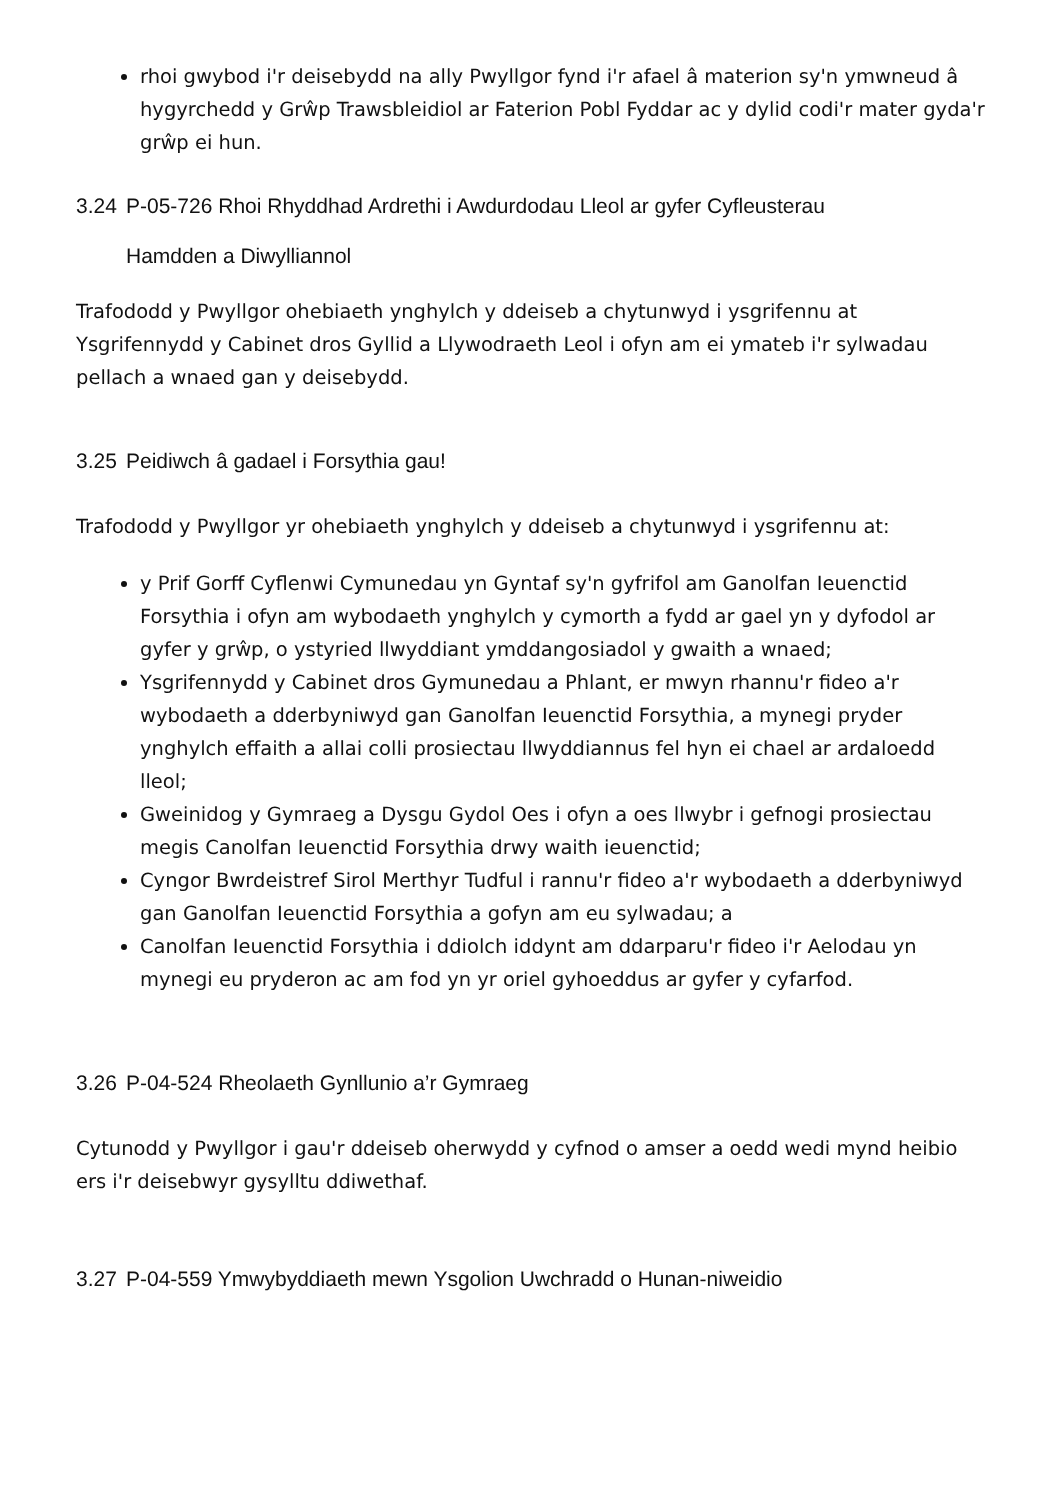rhoi gwybod i'r deisebydd na ally Pwyllgor fynd i'r afael â materion sy'n ymwneud â hygyrchedd y Grŵp Trawsbleidiol ar Faterion Pobl Fyddar ac y dylid codi'r mater gyda'r grŵp ei hun.
3.24 P-05-726 Rhoi Rhyddhad Ardrethi i Awdurdodau Lleol ar gyfer Cyfleusterau
Hamdden a Diwylliannol
Trafododd y Pwyllgor ohebiaeth ynghylch y ddeiseb a chytunwyd i ysgrifennu at Ysgrifennydd y Cabinet dros Gyllid a Llywodraeth Leol i ofyn am ei ymateb i'r sylwadau pellach a wnaed gan y deisebydd.
3.25 Peidiwch â gadael i Forsythia gau!
Trafododd y Pwyllgor yr ohebiaeth ynghylch y ddeiseb a chytunwyd i ysgrifennu at:
y Prif Gorff Cyflenwi Cymunedau yn Gyntaf sy'n gyfrifol am Ganolfan Ieuenctid Forsythia i ofyn am wybodaeth ynghylch y cymorth a fydd ar gael yn y dyfodol ar gyfer y grŵp, o ystyried llwyddiant ymddangosiadol y gwaith a wnaed;
Ysgrifennydd y Cabinet dros Gymunedau a Phlant, er mwyn rhannu'r fideo a'r wybodaeth a dderbyniwyd gan Ganolfan Ieuenctid Forsythia, a mynegi pryder ynghylch effaith a allai colli prosiectau llwyddiannus fel hyn ei chael ar ardaloedd lleol;
Gweinidog y Gymraeg a Dysgu Gydol Oes i ofyn a oes llwybr i gefnogi prosiectau megis Canolfan Ieuenctid Forsythia drwy waith ieuenctid;
Cyngor Bwrdeistref Sirol Merthyr Tudful i rannu'r fideo a'r wybodaeth a dderbyniwyd gan Ganolfan Ieuenctid Forsythia a gofyn am eu sylwadau; a
Canolfan Ieuenctid Forsythia i ddiolch iddynt am ddarparu'r fideo i'r Aelodau yn mynegi eu pryderon ac am fod yn yr oriel gyhoeddus ar gyfer y cyfarfod.
3.26 P-04-524 Rheolaeth Gynllunio a’r Gymraeg
Cytunodd y Pwyllgor i gau'r ddeiseb oherwydd y cyfnod o amser a oedd wedi mynd heibio ers i'r deisebwyr gysylltu ddiwethaf.
3.27 P-04-559 Ymwybyddiaeth mewn Ysgolion Uwchradd o Hunan-niweidio